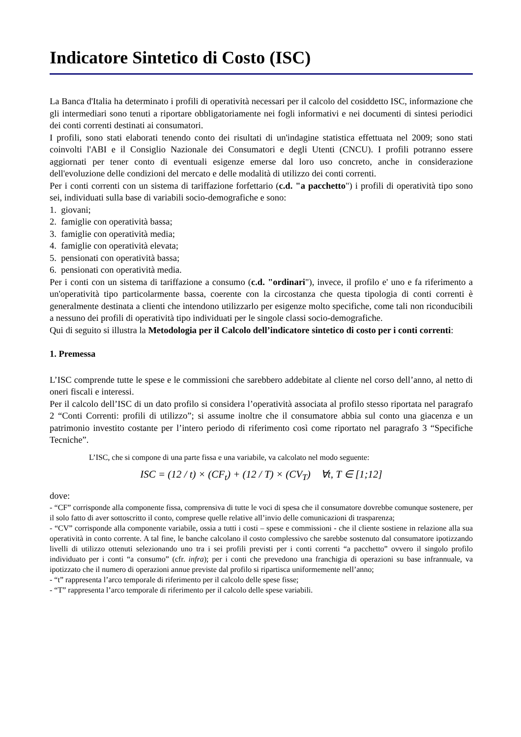Indicatore Sintetico di Costo (ISC)
La Banca d'Italia ha determinato i profili di operatività necessari per il calcolo del cosiddetto ISC, informazione che gli intermediari sono tenuti a riportare obbligatoriamente nei fogli informativi e nei documenti di sintesi periodici dei conti correnti destinati ai consumatori.
I profili, sono stati elaborati tenendo conto dei risultati di un'indagine statistica effettuata nel 2009; sono stati coinvolti l'ABI e il Consiglio Nazionale dei Consumatori e degli Utenti (CNCU). I profili potranno essere aggiornati per tener conto di eventuali esigenze emerse dal loro uso concreto, anche in considerazione dell'evoluzione delle condizioni del mercato e delle modalità di utilizzo dei conti correnti.
Per i conti correnti con un sistema di tariffazione forfettario (c.d. "a pacchetto") i profili di operatività tipo sono sei, individuati sulla base di variabili socio-demografiche e sono:
1. giovani;
2. famiglie con operatività bassa;
3. famiglie con operatività media;
4. famiglie con operatività elevata;
5. pensionati con operatività bassa;
6. pensionati con operatività media.
Per i conti con un sistema di tariffazione a consumo (c.d. "ordinari"), invece, il profilo e' uno e fa riferimento a un'operatività tipo particolarmente bassa, coerente con la circostanza che questa tipologia di conti correnti è generalmente destinata a clienti che intendono utilizzarlo per esigenze molto specifiche, come tali non riconducibili a nessuno dei profili di operatività tipo individuati per le singole classi socio-demografiche.
Qui di seguito si illustra la Metodologia per il Calcolo dell’indicatore sintetico di costo per i conti correnti:
1. Premessa
L’ISC comprende tutte le spese e le commissioni che sarebbero addebitate al cliente nel corso dell’anno, al netto di oneri fiscali e interessi.
Per il calcolo dell’ISC di un dato profilo si considera l’operatività associata al profilo stesso riportata nel paragrafo 2 “Conti Correnti: profili di utilizzo”; si assume inoltre che il consumatore abbia sul conto una giacenza e un patrimonio investito costante per l’intero periodo di riferimento così come riportato nel paragrafo 3 “Specifiche Tecniche”.
L’ISC, che si compone di una parte fissa e una variabile, va calcolato nel modo seguente:
ISC = (12 / t) × (CF<sub>t</sub>) + (12 / T) × (CV<sub>T</sub>) ∀t, T ∈ [1;12]
dove:
- “CF” corrisponde alla componente fissa, comprensiva di tutte le voci di spesa che il consumatore dovrebbe comunque sostenere, per il solo fatto di aver sottoscritto il conto, comprese quelle relative all’invio delle comunicazioni di trasparenza;
- “CV” corrisponde alla componente variabile, ossia a tutti i costi – spese e commissioni - che il cliente sostiene in relazione alla sua operatività in conto corrente. A tal fine, le banche calcolano il costo complessivo che sarebbe sostenuto dal consumatore ipotizzando livelli di utilizzo ottenuti selezionando uno tra i sei profili previsti per i conti correnti “a pacchetto” ovvero il singolo profilo individuato per i conti “a consumo” (cfr. infra); per i conti che prevedono una franchigia di operazioni su base infrannuale, va ipotizzato che il numero di operazioni annue previste dal profilo si ripartisca uniformemente nell’anno;
- “t” rappresenta l’arco temporale di riferimento per il calcolo delle spese fisse;
- “T” rappresenta l’arco temporale di riferimento per il calcolo delle spese variabili.